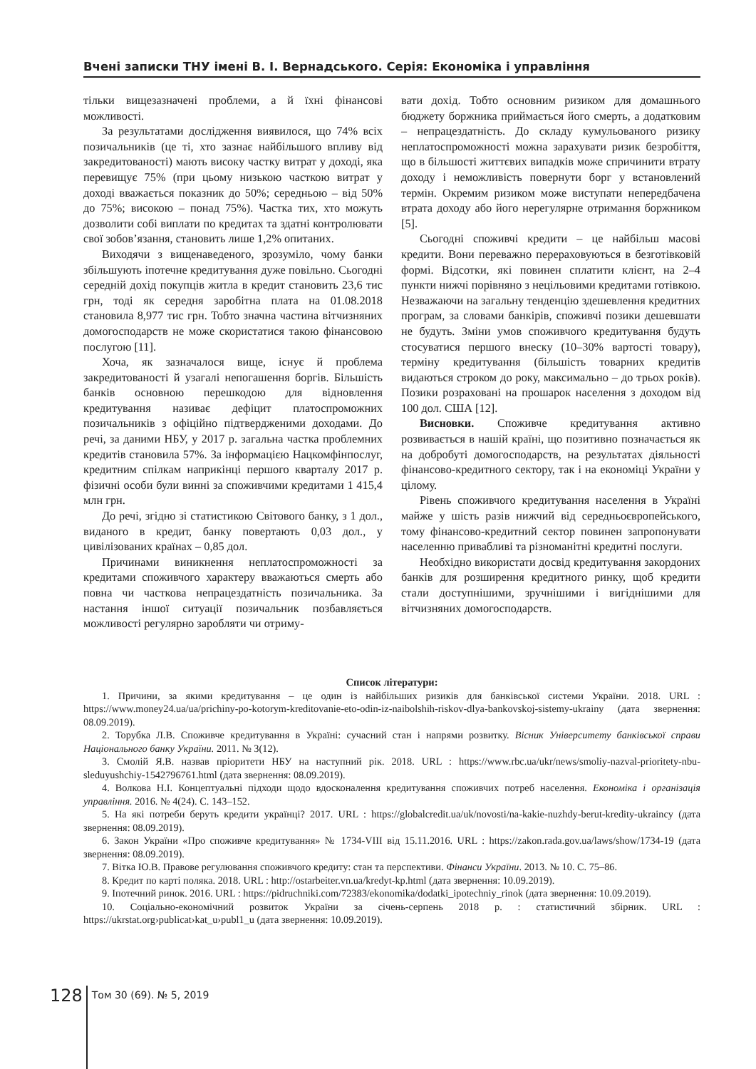Вчені записки ТНУ імені В. І. Вернадського. Серія: Економіка і управління
тільки вищезазначені проблеми, а й їхні фінансові можливості.
За результатами дослідження виявилося, що 74% всіх позичальників (це ті, хто зазнає найбільшого впливу від закредитованості) мають високу частку витрат у доході, яка перевищує 75% (при цьому низькою часткою витрат у доході вважається показник до 50%; середньою – від 50% до 75%; високою – понад 75%). Частка тих, хто можуть дозволити собі виплати по кредитах та здатні контролювати свої зобов’язання, становить лише 1,2% опитаних.
Виходячи з вищенаведеного, зрозуміло, чому банки збільшують іпотечне кредитування дуже повільно. Сьогодні середній дохід покупців житла в кредит становить 23,6 тис грн, тоді як середня заробітна плата на 01.08.2018 становила 8,977 тис грн. Тобто значна частина вітчизняних домогосподарств не може скористатися такою фінансовою послугою [11].
Хоча, як зазначалося вище, існує й проблема закредитованості й узагалі непогашення боргів. Більшість банків основною перешкодою для відновлення кредитування називає дефіцит платоспроможних позичальників з офіційно підтвердженими доходами. До речі, за даними НБУ, у 2017 р. загальна частка проблемних кредитів становила 57%. За інформацією Нацкомфінпослуг, кредитним спілкам наприкінці першого кварталу 2017 р. фізичні особи були винні за споживчими кредитами 1 415,4 млн грн.
До речі, згідно зі статистикою Світового банку, з 1 дол., виданого в кредит, банку повертають 0,03 дол., у цивілізованих країнах – 0,85 дол.
Причинами виникнення неплатоспроможності за кредитами споживчого характеру вважаються смерть або повна чи часткова непрацездатність позичальника. За настання іншої ситуації позичальник позбавляється можливості регулярно заробляти чи отриму-
вати дохід. Тобто основним ризиком для домашнього бюджету боржника приймається його смерть, а додатковим – непрацездатність. До складу кумульованого ризику неплатоспроможності можна зарахувати ризик безробіття, що в більшості життєвих випадків може спричинити втрату доходу і неможливість повернути борг у встановлений термін. Окремим ризиком може виступати непередбачена втрата доходу або його нерегулярне отримання боржником [5].
Сьогодні споживчі кредити – це найбільш масові кредити. Вони переважно перераховуються в безготівковій формі. Відсотки, які повинен сплатити клієнт, на 2–4 пункти нижчі порівняно з нецільовими кредитами готівкою. Незважаючи на загальну тенденцію здешевлення кредитних програм, за словами банкірів, споживчі позики дешевшати не будуть. Зміни умов споживчого кредитування будуть стосуватися першого внеску (10–30% вартості товару), терміну кредитування (більшість товарних кредитів видаються строком до року, максимально – до трьох років). Позики розраховані на прошарок населення з доходом від 100 дол. США [12].
Висновки. Споживче кредитування активно розвивається в нашій країні, що позитивно позначається як на добробуті домогосподарств, на результатах діяльності фінансово-кредитного сектору, так і на економіці України у цілому.
Рівень споживчого кредитування населення в Україні майже у шість разів нижчий від середньоєвропейського, тому фінансово-кредитний сектор повинен запропонувати населенню привабливі та різноманітні кредитні послуги.
Необхідно використати досвід кредитування закордоних банків для розширення кредитного ринку, щоб кредити стали доступнішими, зручнішими і вигіднішими для вітчизняних домогосподарств.
Список літератури:
1. Причини, за якими кредитування – це один із найбільших ризиків для банківської системи України. 2018. URL : https://www.money24.ua/ua/prichiny-po-kotorym-kreditovanie-eto-odin-iz-naibolshih-riskov-dlya-bankovskoj-sistemy-ukrainy (дата звернення: 08.09.2019).
2. Торубка Л.В. Споживче кредитування в Україні: сучасний стан і напрями розвитку. Вісник Університету банківської справи Національного банку України. 2011. № 3(12).
3. Смолій Я.В. назвав пріоритети НБУ на наступний рік. 2018. URL : https://www.rbc.ua/ukr/news/smoliy-nazval-prioritety-nbu-sleduyushchiy-1542796761.html (дата звернення: 08.09.2019).
4. Волкова Н.І. Концептуальні підходи щодо вдосконалення кредитування споживчих потреб населення. Економіка і організація управління. 2016. № 4(24). С. 143–152.
5. На які потреби беруть кредити українці? 2017. URL : https://globalcredit.ua/uk/novosti/na-kakie-nuzhdy-berut-kredity-ukraincy (дата звернення: 08.09.2019).
6. Закон України «Про споживче кредитування» № 1734-VIII від 15.11.2016. URL : https://zakon.rada.gov.ua/laws/show/1734-19 (дата звернення: 08.09.2019).
7. Вітка Ю.В. Правове регулювання споживчого кредиту: стан та перспективи. Фінанси України. 2013. № 10. С. 75–86.
8. Кредит по карті поляка. 2018. URL : http://ostarbeiter.vn.ua/kredyt-kp.html (дата звернення: 10.09.2019).
9. Іпотечний ринок. 2016. URL : https://pidruchniki.com/72383/ekonomika/dodatki_ipotechniy_rinok (дата звернення: 10.09.2019).
10. Соціально-економічний розвиток України за січень-серпень 2018 р. : статистичний збірник. URL : https://ukrstat.org›publicat›kat_u›publ1_u (дата звернення: 10.09.2019).
128
Том 30 (69). № 5, 2019